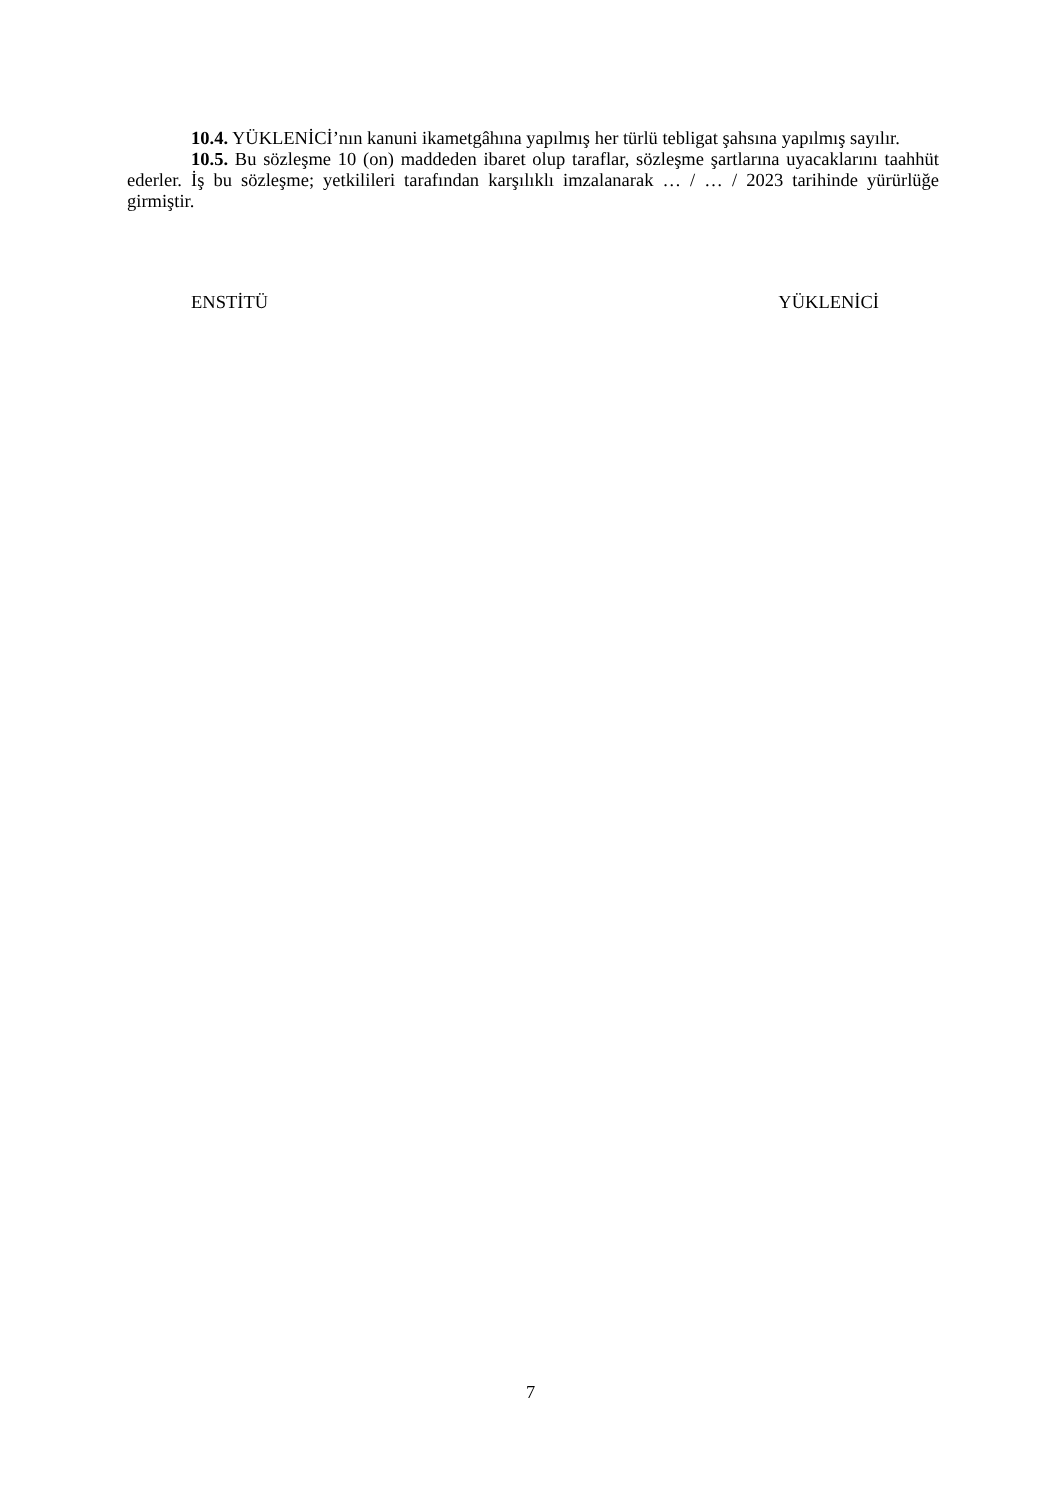10.4. YÜKLENİCİ’nın kanuni ikametgâhına yapılmış her türlü tebligat şahsına yapılmış sayılır.
10.5. Bu sözleşme 10 (on) maddeden ibaret olup taraflar, sözleşme şartlarına uyacaklarını taahhüt ederler. İş bu sözleşme; yetkilileri tarafından karşılıklı imzalanarak … / … / 2023 tarihinde yürürlüğe girmiştir.
ENSTİTÜ YÜKLENİCİ
7